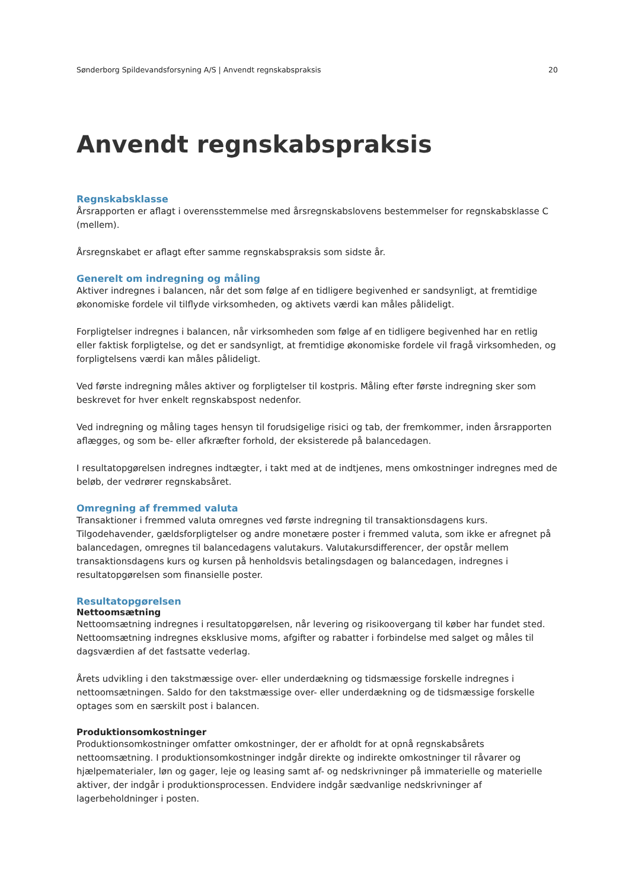Sønderborg Spildevandsforsyning A/S | Anvendt regnskabspraksis 20
Anvendt regnskabspraksis
Regnskabsklasse
Årsrapporten er aflagt i overensstemmelse med årsregnskabslovens bestemmelser for regnskabsklasse C (mellem).
Årsregnskabet er aflagt efter samme regnskabspraksis som sidste år.
Generelt om indregning og måling
Aktiver indregnes i balancen, når det som følge af en tidligere begivenhed er sandsynligt, at fremtidige økonomiske fordele vil tilflyde virksomheden, og aktivets værdi kan måles pålideligt.
Forpligtelser indregnes i balancen, når virksomheden som følge af en tidligere begivenhed har en retlig eller faktisk forpligtelse, og det er sandsynligt, at fremtidige økonomiske fordele vil fragå virksomheden, og forpligtelsens værdi kan måles pålideligt.
Ved første indregning måles aktiver og forpligtelser til kostpris. Måling efter første indregning sker som beskrevet for hver enkelt regnskabspost nedenfor.
Ved indregning og måling tages hensyn til forudsigelige risici og tab, der fremkommer, inden årsrapporten aflægges, og som be- eller afkræfter forhold, der eksisterede på balancedagen.
I resultatopgørelsen indregnes indtægter, i takt med at de indtjenes, mens omkostninger indregnes med de beløb, der vedrører regnskabsåret.
Omregning af fremmed valuta
Transaktioner i fremmed valuta omregnes ved første indregning til transaktionsdagens kurs. Tilgodehavender, gældsforpligtelser og andre monetære poster i fremmed valuta, som ikke er afregnet på balancedagen, omregnes til balancedagens valutakurs. Valutakursdifferencer, der opstår mellem transaktionsdagens kurs og kursen på henholdsvis betalingsdagen og balancedagen, indregnes i resultatopgørelsen som finansielle poster.
Resultatopgørelsen
Nettoomsætning
Nettoomsætning indregnes i resultatopgørelsen, når levering og risikoovergang til køber har fundet sted. Nettoomsætning indregnes eksklusive moms, afgifter og rabatter i forbindelse med salget og måles til dagsværdien af det fastsatte vederlag.
Årets udvikling i den takstmæssige over- eller underdækning og tidsmæssige forskelle indregnes i nettoomsætningen. Saldo for den takstmæssige over- eller underdækning og de tidsmæssige forskelle optages som en særskilt post i balancen.
Produktionsomkostninger
Produktionsomkostninger omfatter omkostninger, der er afholdt for at opnå regnskabsårets nettoomsætning. I produktionsomkostninger indgår direkte og indirekte omkostninger til råvarer og hjælpematerialer, løn og gager, leje og leasing samt af- og nedskrivninger på immaterielle og materielle aktiver, der indgår i produktionsprocessen. Endvidere indgår sædvanlige nedskrivninger af lagerbeholdninger i posten.